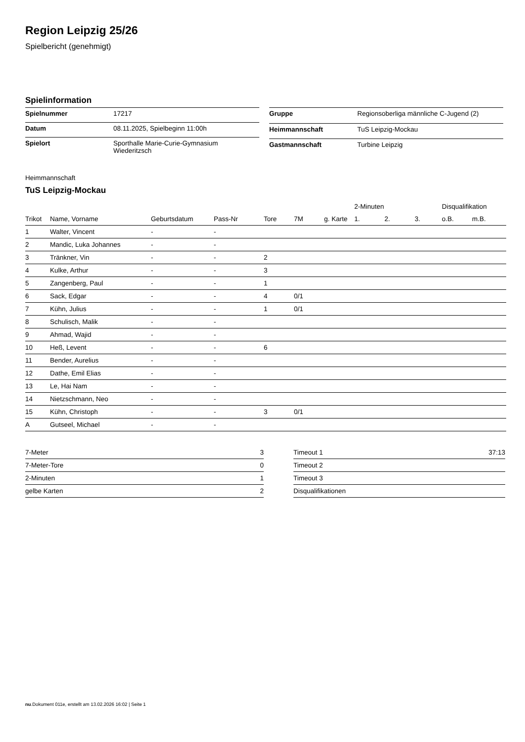Region Leipzig 25/26
Spielbericht (genehmigt)
Spielinformation
| Spielnummer | 17217 |
| Datum | 08.11.2025, Spielbeginn 11:00h |
| Spielort | Sporthalle Marie-Curie-Gymnasium Wiederitzsch |
| Gruppe | Regionsoberliga männliche C-Jugend (2) |
| Heimmannschaft | TuS Leipzig-Mockau |
| Gastmannschaft | Turbine Leipzig |
Heimmannschaft
TuS Leipzig-Mockau
| | | | | | | | 2-Minuten | | | Disqualifikation | |
| --- | --- | --- | --- | --- | --- | --- | --- | --- | --- | --- | --- |
| Trikot | Name, Vorname | Geburtsdatum | Pass-Nr | Tore | 7M | g. Karte | 1. | 2. | 3. | o.B. | m.B. |
| 1 | Walter, Vincent | - | - | | | | | | | | |
| 2 | Mandic, Luka Johannes | - | - | | | | | | | | |
| 3 | Tränkner, Vin | - | - | 2 | | | | | | | |
| 4 | Kulke, Arthur | - | - | 3 | | | | | | | |
| 5 | Zangenberg, Paul | - | - | 1 | | | | | | | |
| 6 | Sack, Edgar | - | - | 4 | 0/1 | | | | | | |
| 7 | Kühn, Julius | - | - | 1 | 0/1 | | | | | | |
| 8 | Schulisch, Malik | - | - | | | | | | | | |
| 9 | Ahmad, Wajid | - | - | | | | | | | | |
| 10 | Heß, Levent | - | - | 6 | | | | | | | |
| 11 | Bender, Aurelius | - | - | | | | | | | | |
| 12 | Dathe, Emil Elias | - | - | | | | | | | | |
| 13 | Le, Hai Nam | - | - | | | | | | | | |
| 14 | Nietzschmann, Neo | - | - | | | | | | | | |
| 15 | Kühn, Christoph | - | - | 3 | 0/1 | | | | | | |
| A | Gutseel, Michael | - | - | | | | | | | | |
| 7-Meter | 3 |
| 7-Meter-Tore | 0 |
| 2-Minuten | 1 |
| gelbe Karten | 2 |
| Timeout 1 | 37:13 |
| Timeout 2 | |
| Timeout 3 | |
| Disqualifikationen | |
nu.Dokument 011e, erstellt am 13.02.2026 16:02 | Seite 1